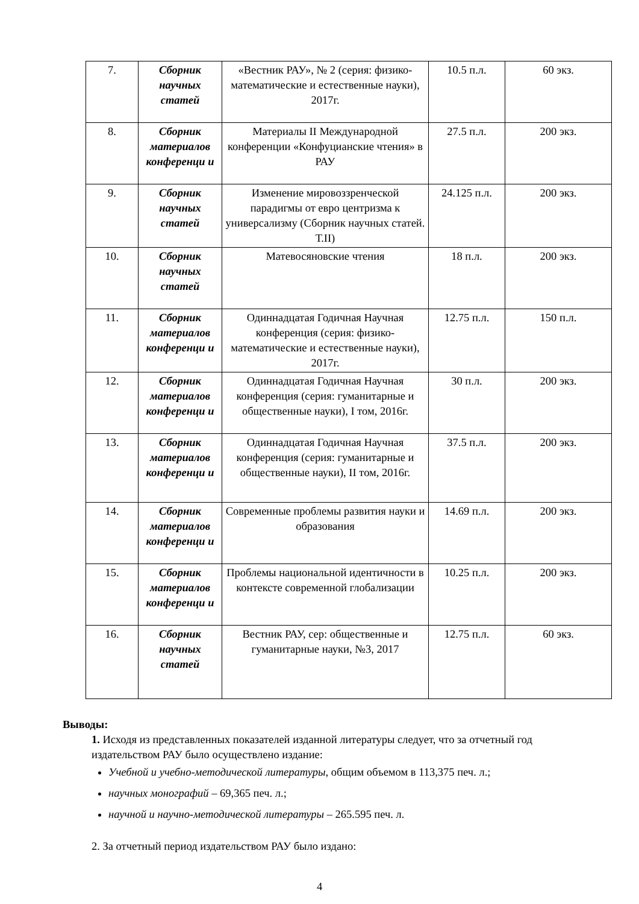| 7. | Сборник научных статей | «Вестник РАУ», № 2 (серия: физико-математические и естественные науки), 2017г. | 10.5 п.л. | 60 экз. |
| 8. | Сборник материалов конференци и | Материалы II Международной конференции «Конфуцианские чтения» в РАУ | 27.5 п.л. | 200 экз. |
| 9. | Сборник научных статей | Изменение мировоззренческой парадигмы от евро центризма к универсализму (Сборник научных статей. Т.II) | 24.125 п.л. | 200 экз. |
| 10. | Сборник научных статей | Матевосяновские чтения | 18 п.л. | 200 экз. |
| 11. | Сборник материалов конференци и | Одиннадцатая Годичная Научная конференция (серия: физико-математические и естественные науки), 2017г. | 12.75 п.л. | 150 п.л. |
| 12. | Сборник материалов конференци и | Одиннадцатая Годичная Научная конференция (серия: гуманитарные и общественные науки), I том, 2016г. | 30 п.л. | 200 экз. |
| 13. | Сборник материалов конференци и | Одиннадцатая Годичная Научная конференция (серия: гуманитарные и общественные науки), II том, 2016г. | 37.5 п.л. | 200 экз. |
| 14. | Сборник материалов конференци и | Современные проблемы развития науки и образования | 14.69 п.л. | 200 экз. |
| 15. | Сборник материалов конференци и | Проблемы национальной идентичности в контексте современной глобализации | 10.25 п.л. | 200 экз. |
| 16. | Сборник научных статей | Вестник РАУ, сер: общественные и гуманитарные науки, №3, 2017 | 12.75 п.л. | 60 экз. |
Выводы:
1. Исходя из представленных показателей изданной литературы следует, что за отчетный год издательством РАУ было осуществлено издание:
Учебной и учебно-методической литературы, общим объемом в 113,375 печ. л.;
научных монографий – 69,365 печ. л.;
научной и научно-методической литературы – 265.595 печ. л.
2. За отчетный период издательством РАУ было издано:
4